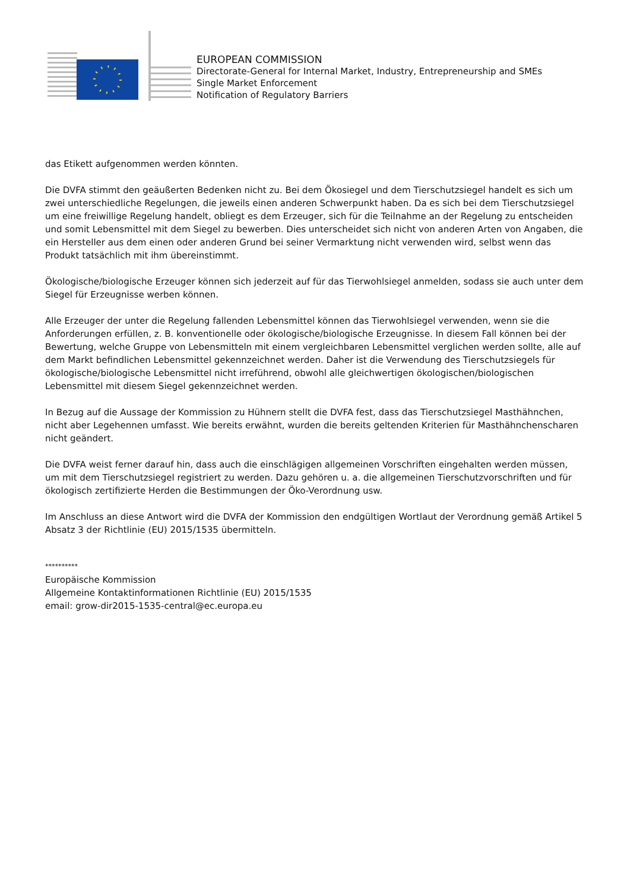EUROPEAN COMMISSION
Directorate-General for Internal Market, Industry, Entrepreneurship and SMEs
Single Market Enforcement
Notification of Regulatory Barriers
das Etikett aufgenommen werden könnten.
Die DVFA stimmt den geäußerten Bedenken nicht zu. Bei dem Ökosiegel und dem Tierschutzsiegel handelt es sich um zwei unterschiedliche Regelungen, die jeweils einen anderen Schwerpunkt haben. Da es sich bei dem Tierschutzsiegel um eine freiwillige Regelung handelt, obliegt es dem Erzeuger, sich für die Teilnahme an der Regelung zu entscheiden und somit Lebensmittel mit dem Siegel zu bewerben. Dies unterscheidet sich nicht von anderen Arten von Angaben, die ein Hersteller aus dem einen oder anderen Grund bei seiner Vermarktung nicht verwenden wird, selbst wenn das Produkt tatsächlich mit ihm übereinstimmt.
Ökologische/biologische Erzeuger können sich jederzeit auf für das Tierwohlsiegel anmelden, sodass sie auch unter dem Siegel für Erzeugnisse werben können.
Alle Erzeuger der unter die Regelung fallenden Lebensmittel können das Tierwohlsiegel verwenden, wenn sie die Anforderungen erfüllen, z. B. konventionelle oder ökologische/biologische Erzeugnisse. In diesem Fall können bei der Bewertung, welche Gruppe von Lebensmitteln mit einem vergleichbaren Lebensmittel verglichen werden sollte, alle auf dem Markt befindlichen Lebensmittel gekennzeichnet werden. Daher ist die Verwendung des Tierschutzsiegels für ökologische/biologische Lebensmittel nicht irreführend, obwohl alle gleichwertigen ökologischen/biologischen Lebensmittel mit diesem Siegel gekennzeichnet werden.
In Bezug auf die Aussage der Kommission zu Hühnern stellt die DVFA fest, dass das Tierschutzsiegel Masthähnchen, nicht aber Legehennen umfasst. Wie bereits erwähnt, wurden die bereits geltenden Kriterien für Masthähnchenscharen nicht geändert.
Die DVFA weist ferner darauf hin, dass auch die einschlägigen allgemeinen Vorschriften eingehalten werden müssen, um mit dem Tierschutzsiegel registriert zu werden. Dazu gehören u. a. die allgemeinen Tierschutzvorschriften und für ökologisch zertifizierte Herden die Bestimmungen der Öko-Verordnung usw.
Im Anschluss an diese Antwort wird die DVFA der Kommission den endgültigen Wortlaut der Verordnung gemäß Artikel 5 Absatz 3 der Richtlinie (EU) 2015/1535 übermitteln.
**********
Europäische Kommission
Allgemeine Kontaktinformationen Richtlinie (EU) 2015/1535
email: grow-dir2015-1535-central@ec.europa.eu